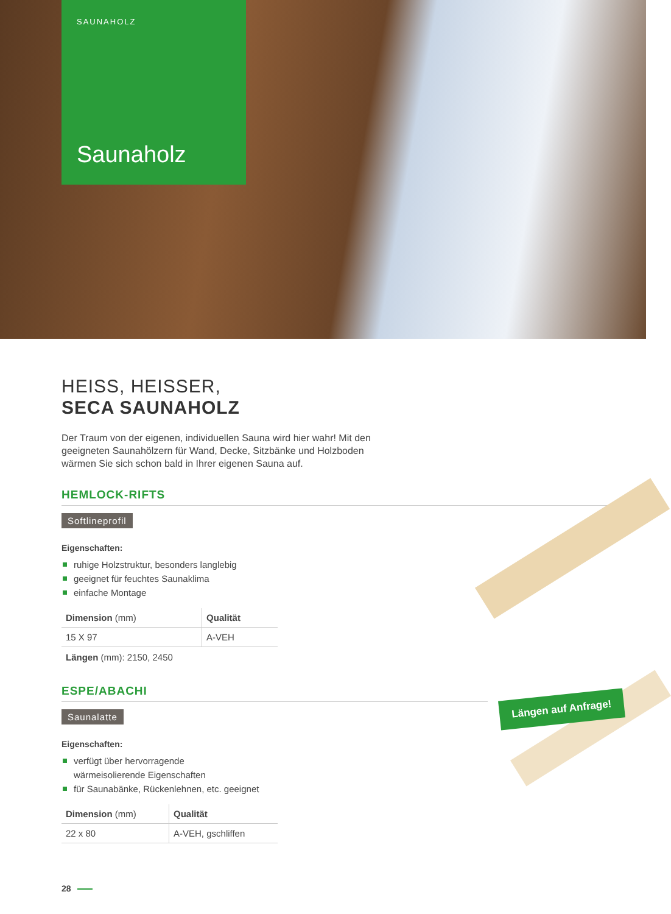SAUNAHOLZ
Saunaholz
Längen auf Anfrage!
HEISS, HEISSER,
SECA SAUNAHOLZ
Der Traum von der eigenen, individuellen Sauna wird hier wahr! Mit den geeigneten Saunahölzern für Wand, Decke, Sitzbänke und Holzboden wärmen Sie sich schon bald in Ihrer eigenen Sauna auf.
HEMLOCK-RIFTS
Softlineprofil
Eigenschaften:
ruhige Holzstruktur, besonders langlebig
geeignet für feuchtes Saunaklima
einfache Montage
| Dimension (mm) | Qualität |
| --- | --- |
| 15 X 97 | A-VEH |
Längen (mm): 2150, 2450
ESPE/ABACHI
Saunalatte
Eigenschaften:
verfügt über hervorragende
wärmeisolierende Eigenschaften
für Saunabänke, Rückenlehnen, etc. geeignet
| Dimension (mm) | Qualität |
| --- | --- |
| 22 x 80 | A-VEH, gschliffen |
28